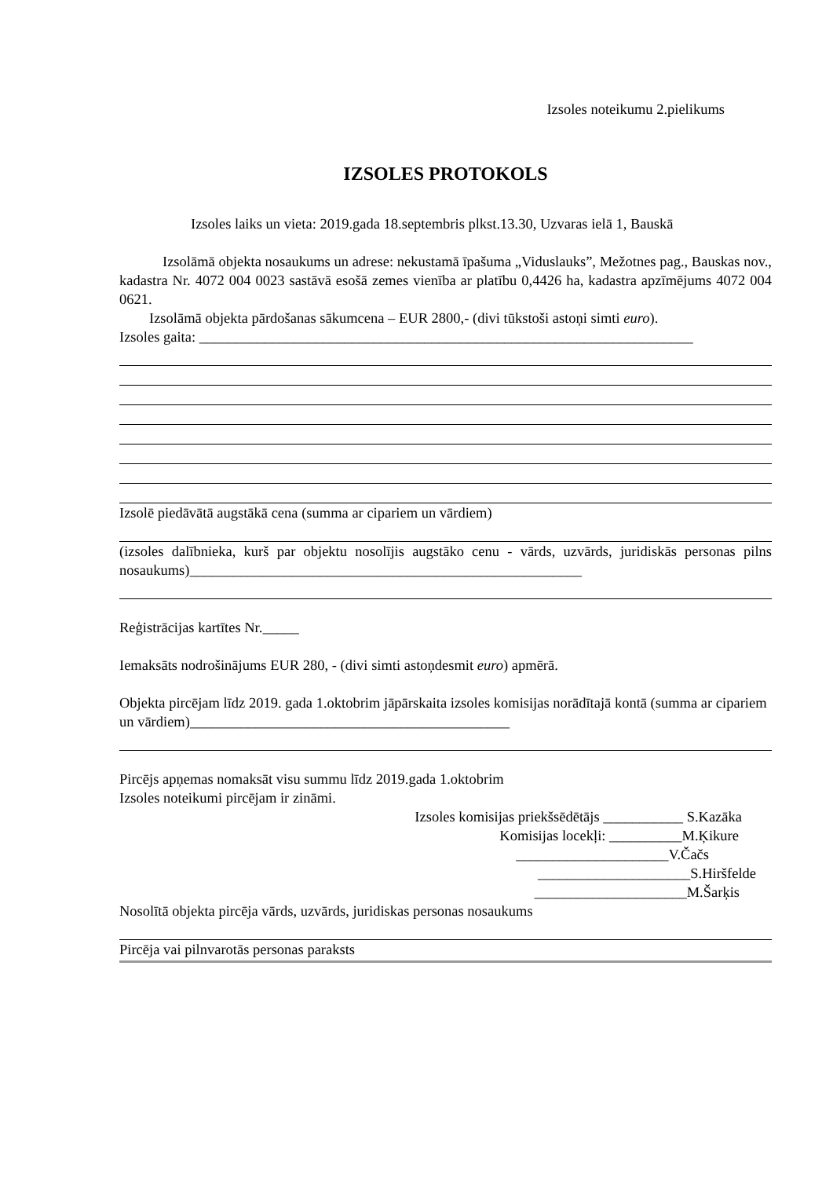Izsoles noteikumu 2.pielikums
IZSOLES PROTOKOLS
Izsoles laiks un vieta: 2019.gada 18.septembris plkst.13.30, Uzvaras ielā 1, Bauskā
Izsolāmā objekta nosaukums un adrese: nekustamā īpašuma „Viduslauks”, Mežotnes pag., Bauskas nov., kadastra Nr. 4072 004 0023 sastāvā esošā zemes vienība ar platību 0,4426 ha, kadastra apzīmējums 4072 004 0621.
Izsolāmā objekta pārdošanas sākumcena – EUR 2800,- (divi tūkstoši astoņi simti euro).
Izsoles gaita: ____________________________________________________________________
Izsolē piedāvātā augstākā cena (summa ar cipariem un vārdiem)
(izsoles dalībnieka, kurš par objektu nosolījis augstāko cenu - vārds, uzvārds, juridiskās personas pilns nosaukums)______________________________________________________
Reģistrācijas kartītes Nr._____
Iemaksāts nodrošinājums EUR 280, - (divi simti astoņdesmit euro) apmērā.
Objekta pircējam līdz 2019. gada 1.oktobrim jāpārskaita izsoles komisijas norādītajā kontā (summa ar cipariem un vārdiem)____________________________________________
Pircējs apņemas nomaksāt visu summu līdz 2019.gada 1.oktobrim
Izsoles noteikumi pircējam ir zināmi.
Izsoles komisijas priekšsēdētājs ___________ S.Kazāka
Komisijas locekļi: __________M.Ķikure
_____________________V.Čačs
_____________________S.Hiršfelde
_____________________M.Šarķis
Nosolītā objekta pircēja vārds, uzvārds, juridiskas personas nosaukums
Pircēja vai pilnvarotās personas paraksts